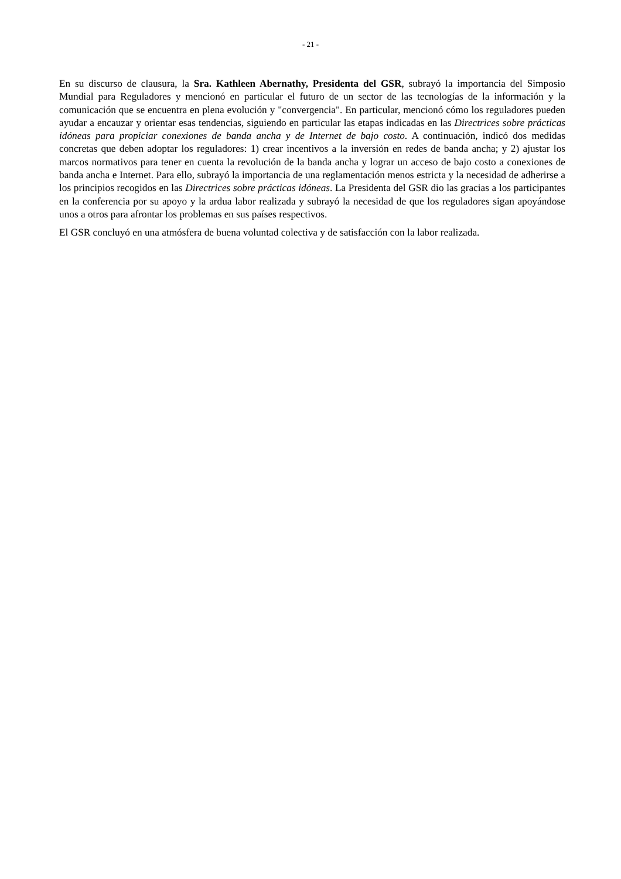- 21 -
En su discurso de clausura, la Sra. Kathleen Abernathy, Presidenta del GSR, subrayó la importancia del Simposio Mundial para Reguladores y mencionó en particular el futuro de un sector de las tecnologías de la información y la comunicación que se encuentra en plena evolución y "convergencia". En particular, mencionó cómo los reguladores pueden ayudar a encauzar y orientar esas tendencias, siguiendo en particular las etapas indicadas en las Directrices sobre prácticas idóneas para propiciar conexiones de banda ancha y de Internet de bajo costo. A continuación, indicó dos medidas concretas que deben adoptar los reguladores: 1) crear incentivos a la inversión en redes de banda ancha; y 2) ajustar los marcos normativos para tener en cuenta la revolución de la banda ancha y lograr un acceso de bajo costo a conexiones de banda ancha e Internet. Para ello, subrayó la importancia de una reglamentación menos estricta y la necesidad de adherirse a los principios recogidos en las Directrices sobre prácticas idóneas. La Presidenta del GSR dio las gracias a los participantes en la conferencia por su apoyo y la ardua labor realizada y subrayó la necesidad de que los reguladores sigan apoyándose unos a otros para afrontar los problemas en sus países respectivos.
El GSR concluyó en una atmósfera de buena voluntad colectiva y de satisfacción con la labor realizada.